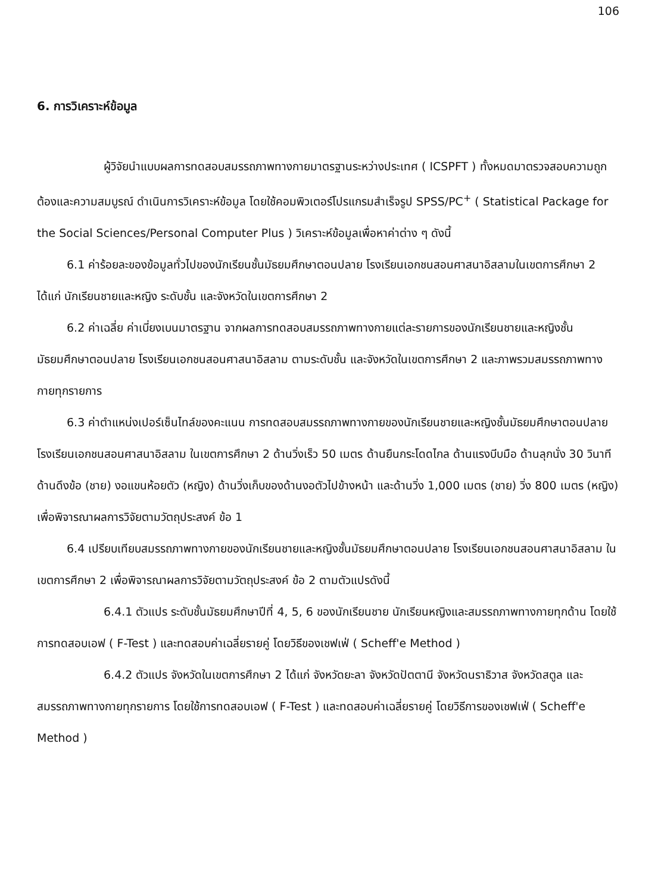106
6. การวิเคราะห์ข้อมูล
ผู้วิจัยนำแบบผลการทดสอบสมรรถภาพทางกายมาตรฐานระหว่างประเทศ ( ICSPFT ) ทั้งหมดมาตรวจสอบความถูกต้องและความสมบูรณ์ ดำเนินการวิเคราะห์ข้อมูล โดยใช้คอมพิวเตอร์โปรแกรมสำเร็จรูป SPSS/PC<sup>+</sup> ( Statistical Package for the Social Sciences/Personal Computer Plus ) วิเคราะห์ข้อมูลเพื่อหาค่าต่าง ๆ ดังนี้
6.1 ค่าร้อยละของข้อมูลทั่วไปของนักเรียนชั้นมัธยมศึกษาตอนปลาย โรงเรียนเอกชนสอนศาสนาอิสลามในเขตการศึกษา 2 ได้แก่ นักเรียนชายและหญิง ระดับชั้น และจังหวัดในเขตการศึกษา 2
6.2 ค่าเฉลี่ย ค่าเบี่ยงเบนมาตรฐาน จากผลการทดสอบสมรรถภาพทางกายแต่ละรายการของนักเรียนชายและหญิงชั้นมัธยมศึกษาตอนปลาย โรงเรียนเอกชนสอนศาสนาอิสลาม ตามระดับชั้น และจังหวัดในเขตการศึกษา 2 และภาพรวมสมรรถภาพทางกายทุกรายการ
6.3 ค่าตำแหน่งเปอร์เซ็นไทล์ของคะแนน การทดสอบสมรรถภาพทางกายของนักเรียนชายและหญิงชั้นมัธยมศึกษาตอนปลาย โรงเรียนเอกชนสอนศาสนาอิสลาม ในเขตการศึกษา 2 ด้านวิ่งเร็ว 50 เมตร ด้านยืนกระโดดไกล ด้านแรงบีบมือ ด้านลุกนั่ง 30 วินาที ด้านดึงข้อ (ชาย) งอแขนห้อยตัว (หญิง) ด้านวิ่งเก็บของด้านงอตัวไปข้างหน้า และด้านวิ่ง 1,000 เมตร (ชาย) วิ่ง 800 เมตร (หญิง) เพื่อพิจารณาผลการวิจัยตามวัตถุประสงค์ ข้อ 1
6.4 เปรียบเทียบสมรรถภาพทางกายของนักเรียนชายและหญิงชั้นมัธยมศึกษาตอนปลาย โรงเรียนเอกชนสอนศาสนาอิสลาม ในเขตการศึกษา 2 เพื่อพิจารณาผลการวิจัยตามวัตถุประสงค์ ข้อ 2 ตามตัวแปรดังนี้
6.4.1 ตัวแปร ระดับชั้นมัธยมศึกษาปีที่ 4, 5, 6 ของนักเรียนชาย นักเรียนหญิงและสมรรถภาพทางกายทุกด้าน โดยใช้การทดสอบเอฟ ( F-Test ) และทดสอบค่าเฉลี่ยรายคู่ โดยวิธีของเชฟเฟ่ ( Scheff'e Method )
6.4.2 ตัวแปร จังหวัดในเขตการศึกษา 2 ได้แก่ จังหวัดยะลา จังหวัดปัตตานี จังหวัดนราธิวาส จังหวัดสตูล และสมรรถภาพทางกายทุกรายการ โดยใช้การทดสอบเอฟ ( F-Test ) และทดสอบค่าเฉลี่ยรายคู่ โดยวิธีการของเชฟเฟ่ ( Scheff'e Method )